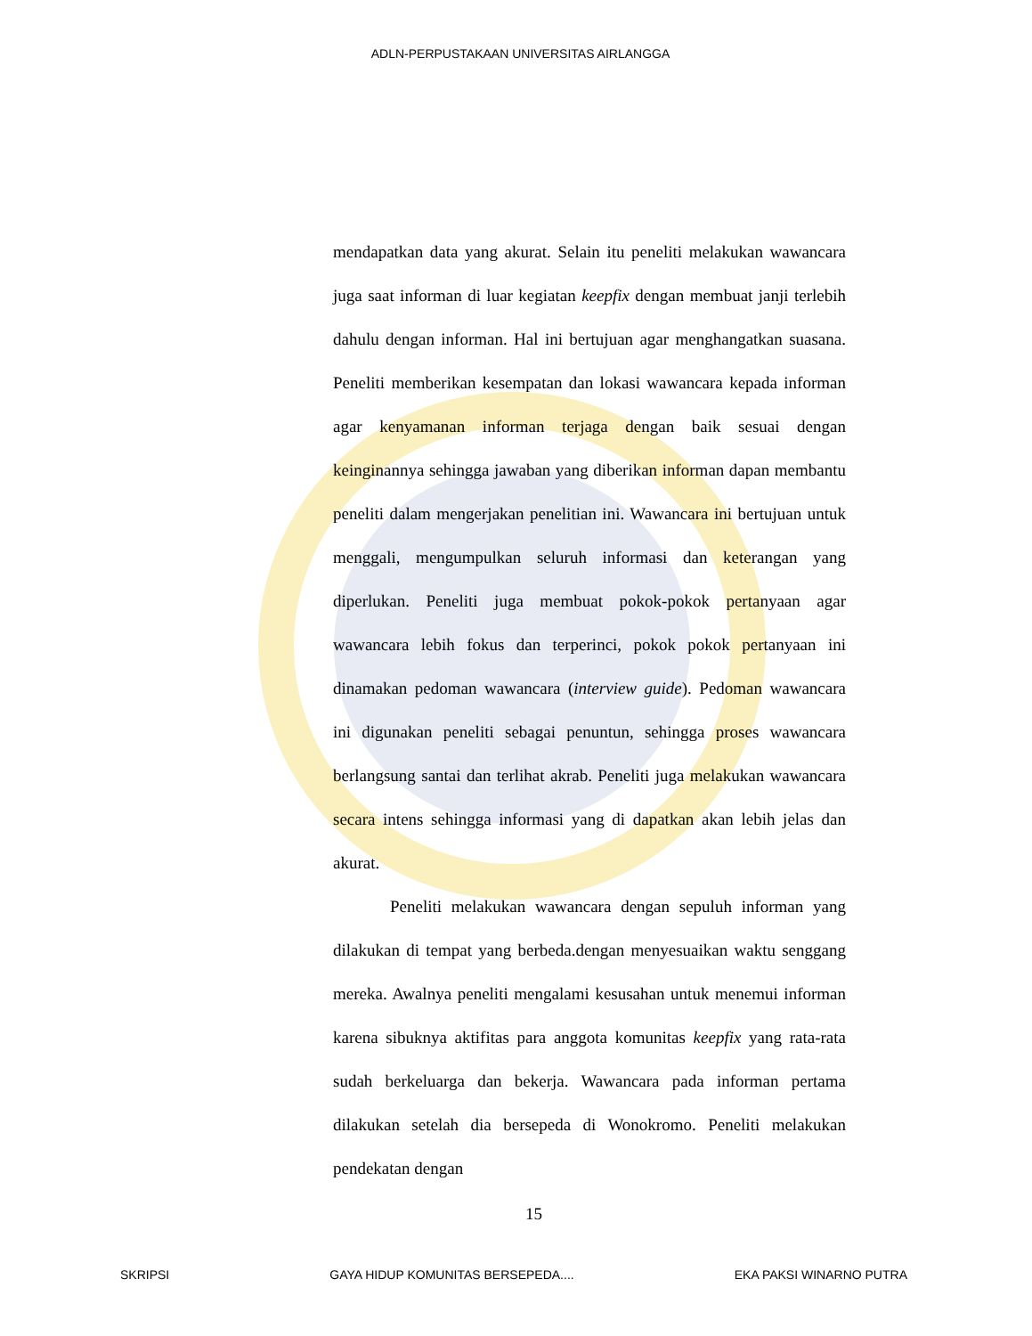ADLN-PERPUSTAKAAN UNIVERSITAS AIRLANGGA
mendapatkan data yang akurat. Selain itu peneliti melakukan wawancara juga saat informan di luar kegiatan keepfix dengan membuat janji terlebih dahulu dengan informan. Hal ini bertujuan agar menghangatkan suasana. Peneliti memberikan kesempatan dan lokasi wawancara kepada informan agar kenyamanan informan terjaga dengan baik sesuai dengan keinginannya sehingga jawaban yang diberikan informan dapan membantu peneliti dalam mengerjakan penelitian ini. Wawancara ini bertujuan untuk menggali, mengumpulkan seluruh informasi dan keterangan yang diperlukan. Peneliti juga membuat pokok-pokok pertanyaan agar wawancara lebih fokus dan terperinci, pokok pokok pertanyaan ini dinamakan pedoman wawancara (interview guide). Pedoman wawancara ini digunakan peneliti sebagai penuntun, sehingga proses wawancara berlangsung santai dan terlihat akrab. Peneliti juga melakukan wawancara secara intens sehingga informasi yang di dapatkan akan lebih jelas dan akurat.
Peneliti melakukan wawancara dengan sepuluh informan yang dilakukan di tempat yang berbeda.dengan menyesuaikan waktu senggang mereka. Awalnya peneliti mengalami kesusahan untuk menemui informan karena sibuknya aktifitas para anggota komunitas keepfix yang rata-rata sudah berkeluarga dan bekerja. Wawancara pada informan pertama dilakukan setelah dia bersepeda di Wonokromo. Peneliti melakukan pendekatan dengan
15
SKRIPSI GAYA HIDUP KOMUNITAS BERSEPEDA.... EKA PAKSI WINARNO PUTRA